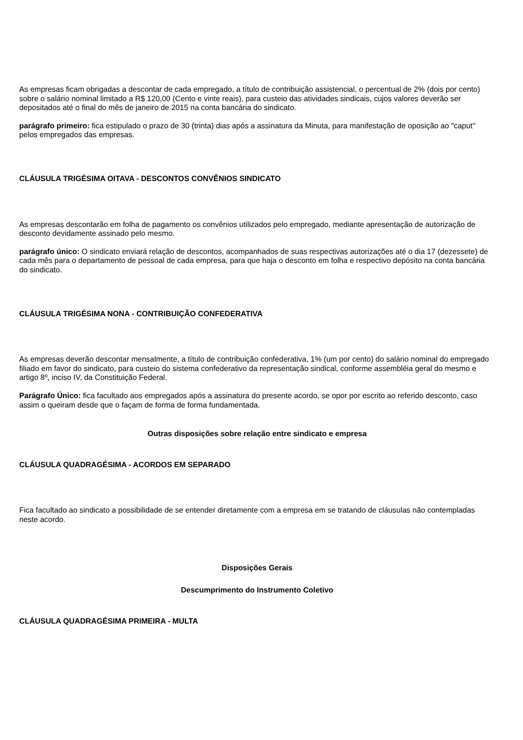As empresas ficam obrigadas a descontar de cada empregado, a título de contribuição assistencial, o percentual de 2% (dois por cento) sobre o salário nominal limitado a R$ 120,00 (Cento e vinte reais), para custeio das atividades sindicais, cujos valores deverão ser depositados até o final do mês de janeiro de 2015 na conta bancária do sindicato.
parágrafo primeiro: fica estipulado o prazo de 30 (trinta) dias após a assinatura da Minuta, para manifestação de oposição ao "caput" pelos empregados das empresas.
CLÁUSULA TRIGÉSIMA OITAVA - DESCONTOS CONVÊNIOS SINDICATO
As empresas descontarão em folha de pagamento os convênios utilizados pelo empregado, mediante apresentação de autorização de desconto devidamente assinado pelo mesmo.
parágrafo único: O sindicato enviará relação de descontos, acompanhados de suas respectivas autorizações até o dia 17 (dezessete) de cada mês para o departamento de pessoal de cada empresa, para que haja o desconto em folha e respectivo depósito na conta bancária do sindicato.
CLÁUSULA TRIGÉSIMA NONA - CONTRIBUIÇÃO CONFEDERATIVA
As empresas deverão descontar mensalmente, a título de contribuição confederativa, 1% (um por cento) do salário nominal do empregado filiado em favor do sindicato, para custeio do sistema confederativo da representação sindical, conforme assembléia geral do mesmo e artigo 8º, inciso IV, da Constituição Federal.
Parágrafo Único: fica facultado aos empregados após a assinatura do presente acordo, se opor por escrito ao referido desconto, caso assim o queiram desde que o façam de forma de forma fundamentada.
Outras disposições sobre relação entre sindicato e empresa
CLÁUSULA QUADRAGÉSIMA - ACORDOS EM SEPARADO
Fica facultado ao sindicato a possibilidade de se entender diretamente com a empresa em se tratando de cláusulas não contempladas neste acordo.
Disposições Gerais
Descumprimento do Instrumento Coletivo
CLÁUSULA QUADRAGÉSIMA PRIMEIRA - MULTA